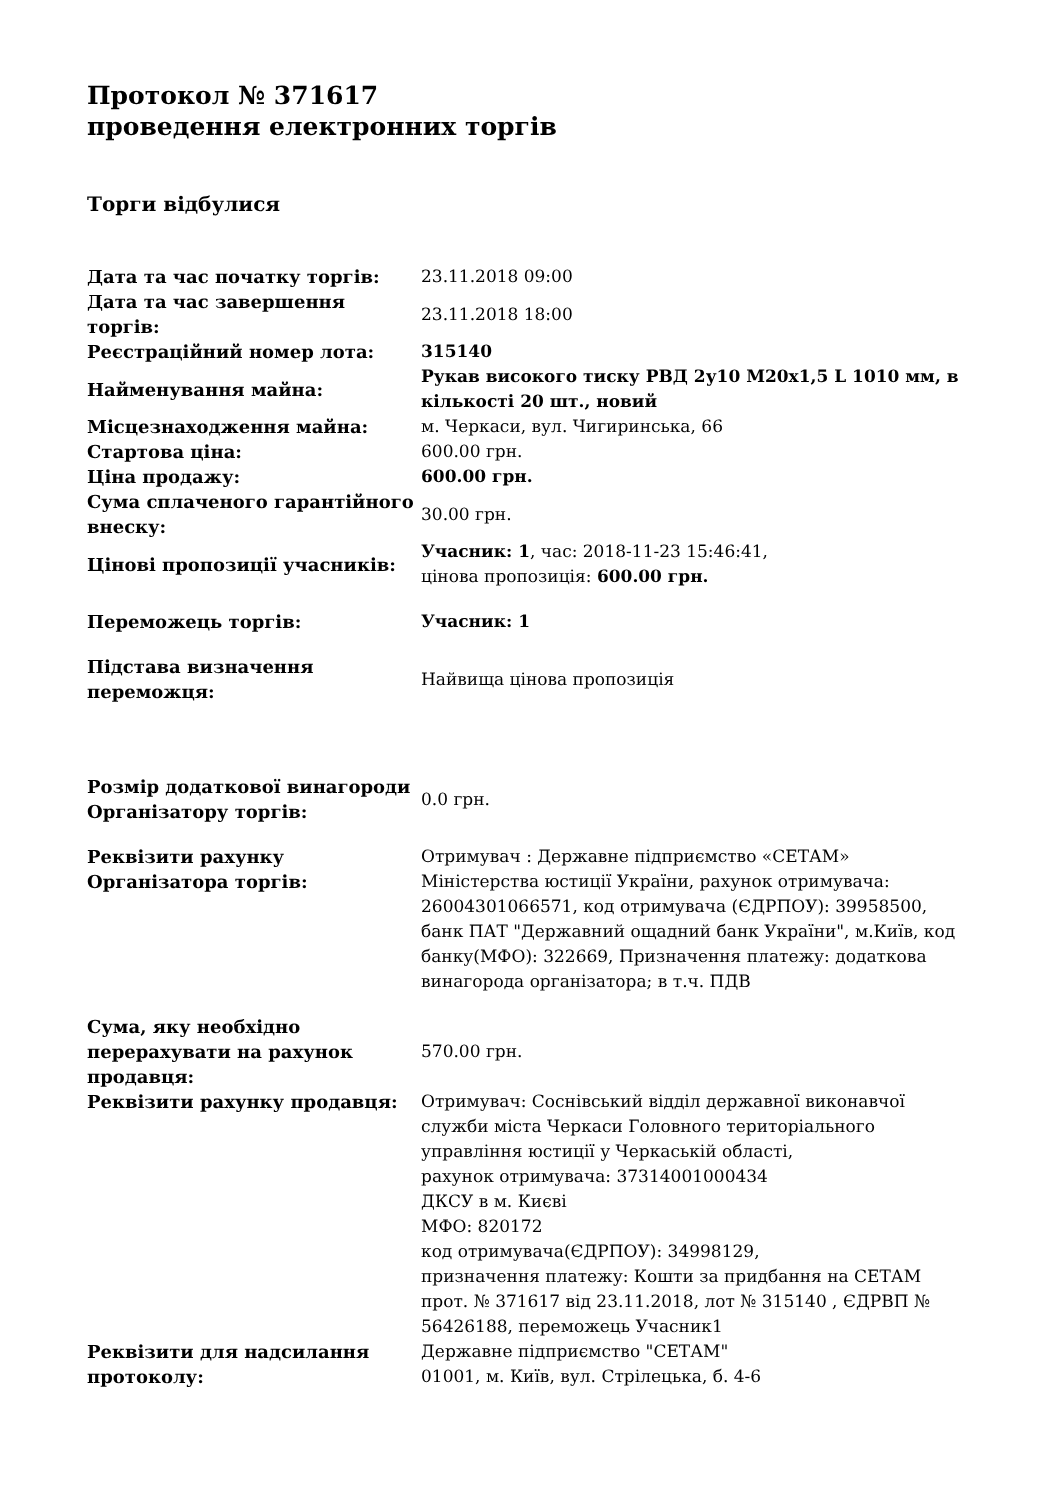Протокол № 371617
проведення електронних торгів
Торги відбулися
| Дата та час початку торгів: | 23.11.2018 09:00 |
| Дата та час завершення торгів: | 23.11.2018 18:00 |
| Реєстраційний номер лота: | 315140 |
| Найменування майна: | Рукав високого тиску РВД 2у10 M20x1,5 L 1010 мм, в кількості 20 шт., новий |
| Місцезнаходження майна: | м. Черкаси, вул. Чигиринська, 66 |
| Стартова ціна: | 600.00 грн. |
| Ціна продажу: | 600.00 грн. |
| Сума сплаченого гарантійного внеску: | 30.00 грн. |
| Цінові пропозиції учасників: | Учасник: 1 , час: 2018-11-23 15:46:41, цінова пропозиція: 600.00 грн. |
| Переможець торгів: | Учасник: 1 |
| Підстава визначення переможця: | Найвища цінова пропозиція |
| Розмір додаткової винагороди Організатору торгів: | 0.0 грн. |
| Реквізити рахунку Організатора торгів: | Отримувач : Державне підприємство «СЕТАМ» Міністерства юстиції України, рахунок отримувача: 26004301066571, код отримувача (ЄДРПОУ): 39958500, банк ПАТ "Державний ощадний банк України", м.Київ, код банку(МФО): 322669, Призначення платежу: додаткова винагорода організатора; в т.ч. ПДВ |
| Сума, яку необхідно перерахувати на рахунок продавця: | 570.00 грн. |
| Реквізити рахунку продавця: | Отримувач: Соснівський відділ державної виконавчої служби міста Черкаси Головного територіального управління юстиції у Черкаській області, рахунок отримувача: 37314001000434 ДКСУ в м. Києві МФО: 820172 код отримувача(ЄДРПОУ): 34998129, призначення платежу: Кошти за придбання на СЕТАМ прот. № 371617 від 23.11.2018, лот № 315140 , ЄДРВП № 56426188, переможець Учасник1 |
| Реквізити для надсилання протоколу: | Державне підприємство "СЕТАМ" 01001, м. Київ, вул. Стрілецька, б. 4-6 |